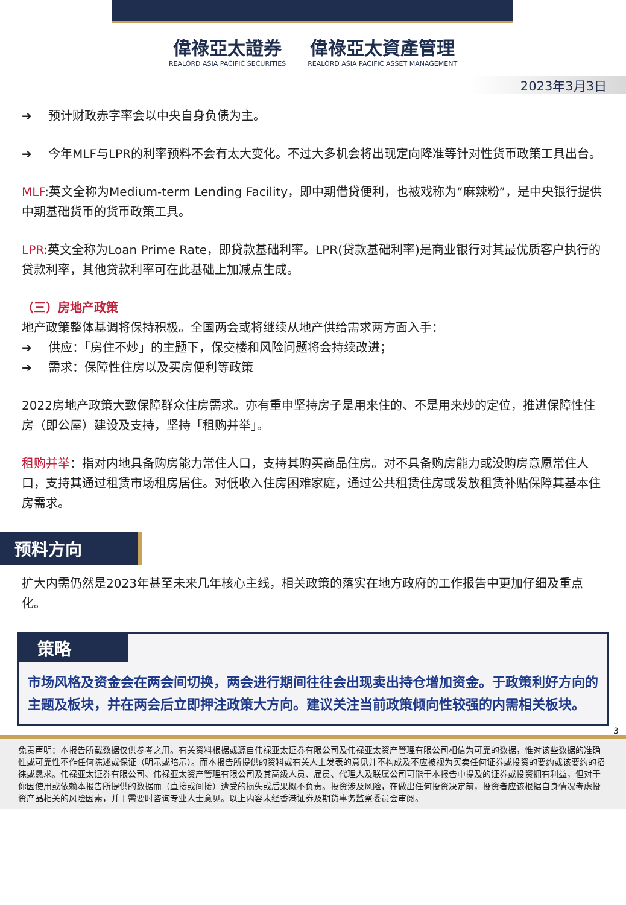偉祿亞太證券 REALORD ASIA PACIFIC SECURITIES
偉祿亞太資產管理 REALORD ASIA PACIFIC ASSET MANAGEMENT
2023年3月3日
➔ 预计财政赤字率会以中央自身负债为主。
➔ 今年MLF与LPR的利率预料不会有太大变化。不过大多机会将出现定向降准等针对性货币政策工具出台。
MLF:英文全称为Medium-term Lending Facility，即中期借贷便利，也被戏称为“麻辣粉”，是中央银行提供中期基础货币的货币政策工具。
LPR:英文全称为Loan Prime Rate，即贷款基础利率。LPR(贷款基础利率)是商业银行对其最优质客户执行的贷款利率，其他贷款利率可在此基础上加减点生成。
（三）房地产政策
地产政策整体基调将保持积极。全国两会或将继续从地产供给需求两方面入手：
➔ 供应：「房住不炒」的主题下，保交楼和风险问题将会持续改进；
➔ 需求：保障性住房以及买房便利等政策
2022房地产政策大致保障群众住房需求。亦有重申坚持房子是用来住的、不是用来炒的定位，推进保障性住房（即公屋）建设及支持，坚持「租购并举」。
租购并举：指对内地具备购房能力常住人口，支持其购买商品住房。对不具备购房能力或没购房意愿常住人口，支持其通过租赁市场租房居住。对低收入住房困难家庭，通过公共租赁住房或发放租赁补贴保障其基本住房需求。
预料方向
扩大内需仍然是2023年甚至未来几年核心主线，相关政策的落实在地方政府的工作报告中更加仔细及重点化。
策略
市场风格及资金会在两会间切换，两会进行期间往往会出现卖出持仓增加资金。于政策利好方向的主题及板块，并在两会后立即押注政策大方向。建议关注当前政策倾向性较强的内需相关板块。
3
免责声明：本报告所载数据仅供参考之用。有关资料根据或源自伟禄亚太证券有限公司及伟禄亚太资产管理有限公司相信为可靠的数据，惟对该些数据的准确性或可靠性不作任何陈述或保证（明示或暗示）。而本报告所提供的资料或有关人士发表的意见并不构成及不应被视为买卖任何证券或投资的要约或该要约的招徕或恳求。伟禄亚太证券有限公司、伟禄亚太资产管理有限公司及其高级人员、雇员、代理人及联属公司可能于本报告中提及的证券或投资拥有利益，但对于你因使用或依赖本报告所提供的数据而（直接或间接）遭受的损失或后果概不负责。投资涉及风险，在做出任何投资决定前，投资者应该根据自身情况考虑投资产品相关的风险因素，并于需要时咨询专业人士意见。以上内容未经香港证券及期货事务监察委员会审阅。